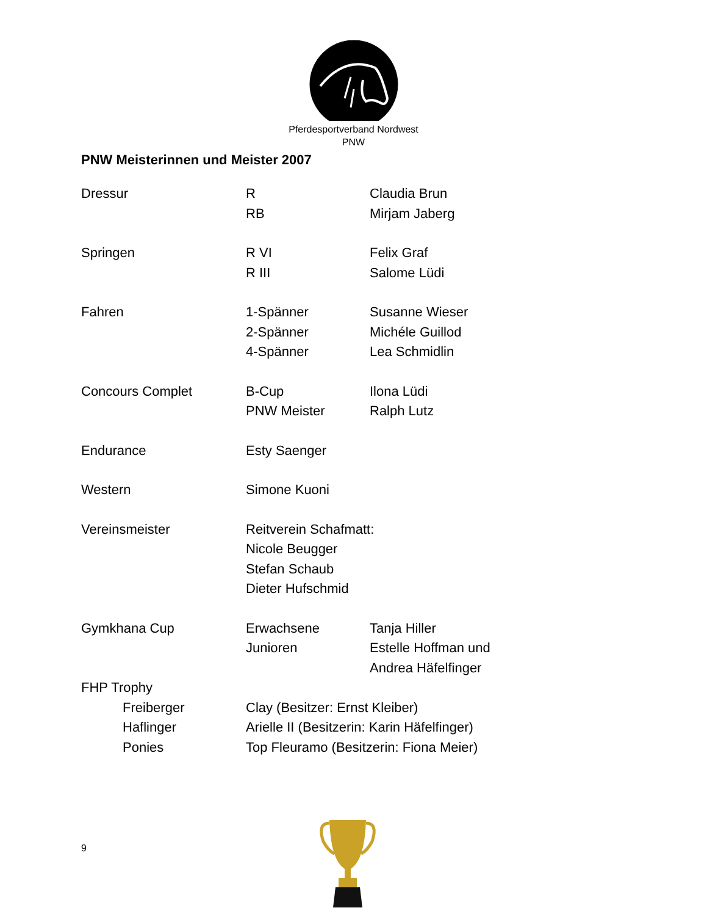Pferdesportverband Nordwest
PNW
PNW Meisterinnen und Meister 2007
Dressur R Claudia Brun
RB Mirjam Jaberg
Springen R VI Felix Graf
R III Salome Lüdi
Fahren 1-Spänner Susanne Wieser
2-Spänner Michéle Guillod
4-Spänner Lea Schmidlin
Concours Complet B-Cup Ilona Lüdi
PNW Meister Ralph Lutz
Endurance Esty Saenger
Western Simone Kuoni
Vereinsmeister Reitverein Schafmatt:
Nicole Beugger
Stefan Schaub
Dieter Hufschmid
Gymkhana Cup Erwachsene Tanja Hiller
Junioren Estelle Hoffman und
Andrea Häfelfinger
FHP Trophy
Freiberger Clay (Besitzer: Ernst Kleiber)
Haflinger Arielle II (Besitzerin: Karin Häfelfinger)
Ponies Top Fleuramo (Besitzerin: Fiona Meier)
9